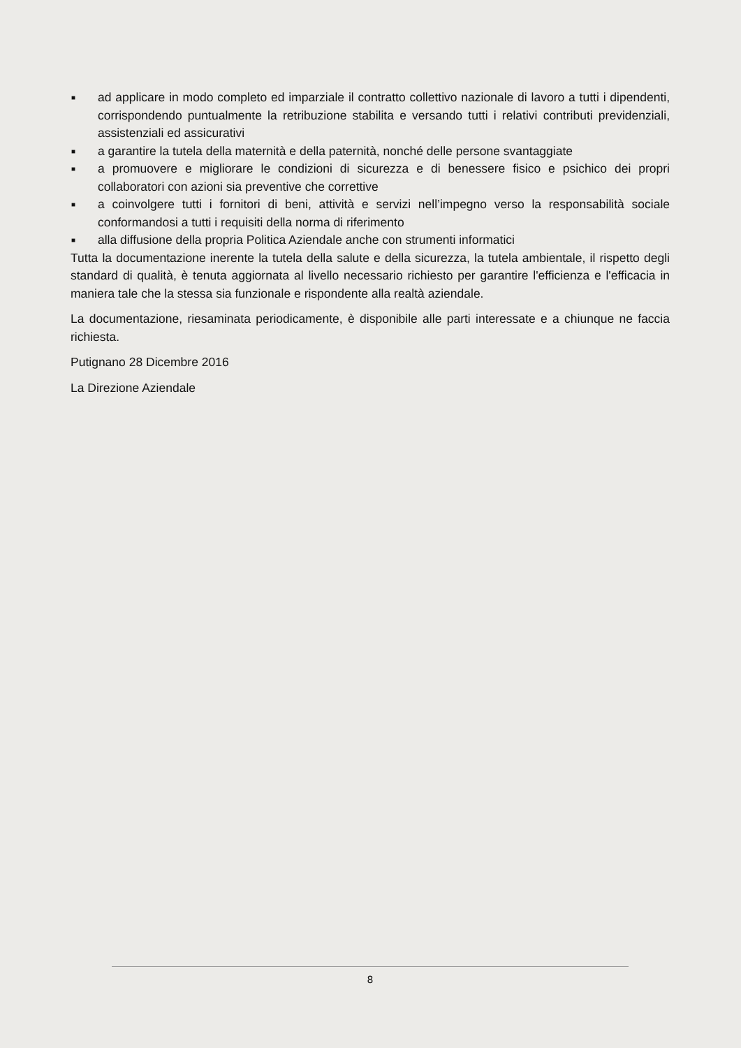■ ad applicare in modo completo ed imparziale il contratto collettivo nazionale di lavoro a tutti i dipendenti, corrispondendo puntualmente la retribuzione stabilita e versando tutti i relativi contributi previdenziali, assistenziali ed assicurativi
■ a garantire la tutela della maternità e della paternità, nonché delle persone svantaggiate
■ a promuovere e migliorare le condizioni di sicurezza e di benessere fisico e psichico dei propri collaboratori con azioni sia preventive che correttive
■ a coinvolgere tutti i fornitori di beni, attività e servizi nell’impegno verso la responsabilità sociale conformandosi a tutti i requisiti della norma di riferimento
■ alla diffusione della propria Politica Aziendale anche con strumenti informatici
Tutta la documentazione inerente la tutela della salute e della sicurezza, la tutela ambientale, il rispetto degli standard di qualità, è tenuta aggiornata al livello necessario richiesto per garantire l'efficienza e l'efficacia in maniera tale che la stessa sia funzionale e rispondente alla realtà aziendale.
La documentazione, riesaminata periodicamente, è disponibile alle parti interessate e a chiunque ne faccia richiesta.
Putignano 28 Dicembre 2016
La Direzione Aziendale
8